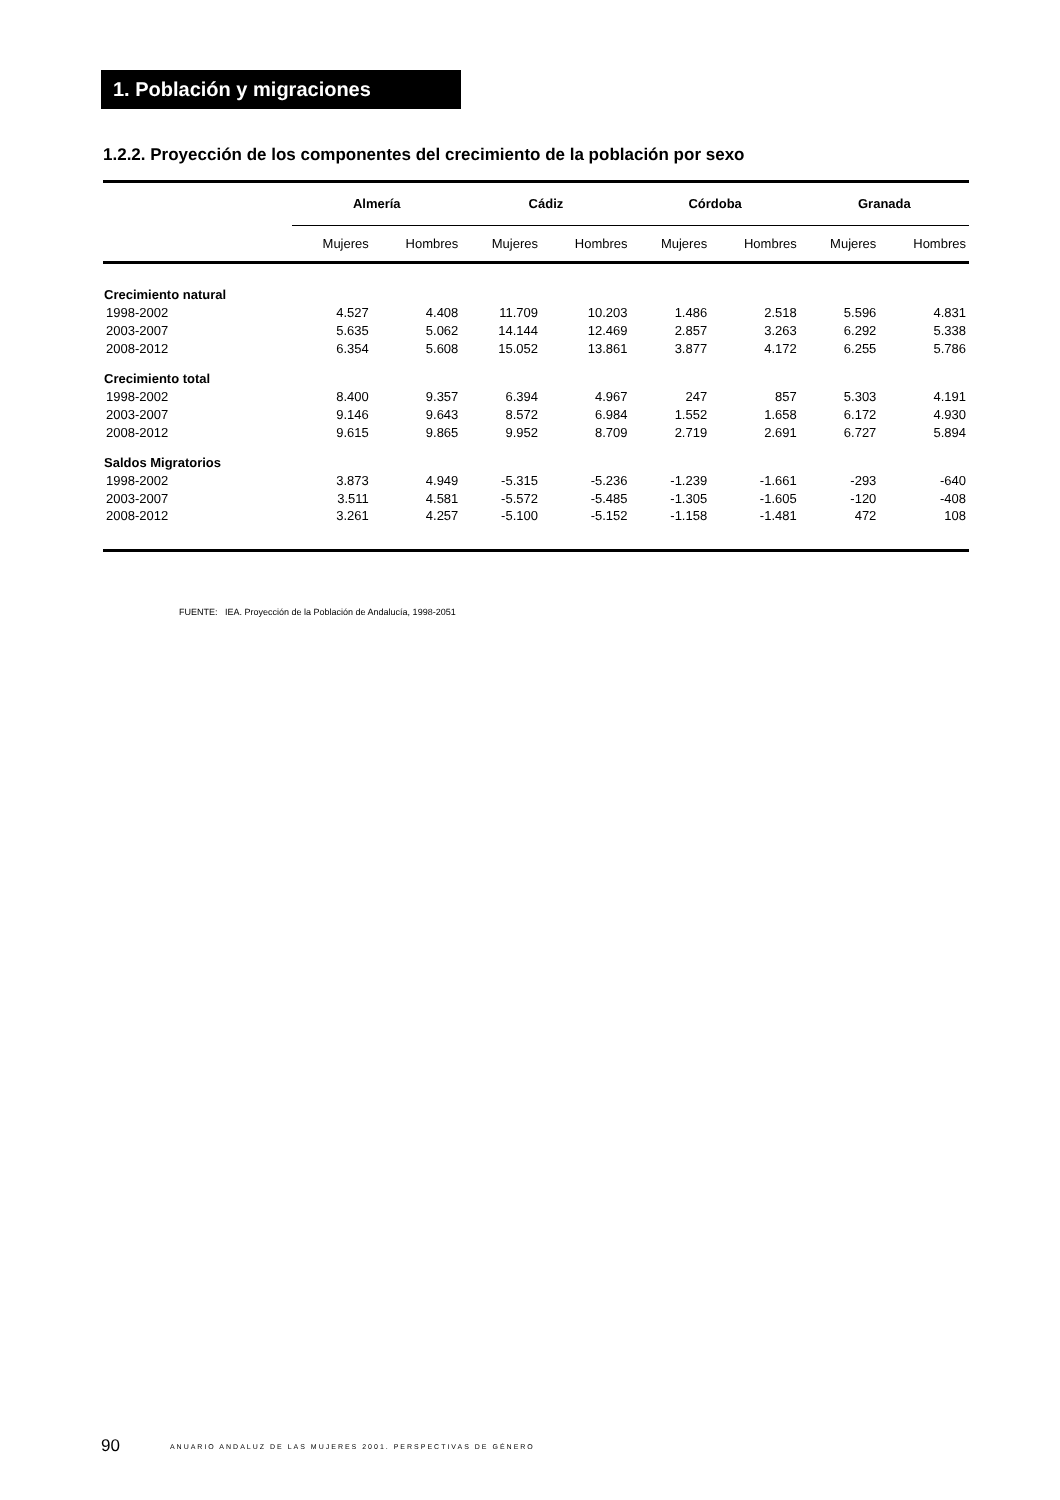1. Población y migraciones
1.2.2. Proyección de los componentes del crecimiento de la población por sexo
| | Almería | | Cádiz | | Córdoba | | Granada | |
| --- | --- | --- | --- | --- | --- | --- | --- | --- |
| | Mujeres | Hombres | Mujeres | Hombres | Mujeres | Hombres | Mujeres | Hombres |
| Crecimiento natural | | | | | | | | |
| 1998-2002 | 4.527 | 4.408 | 11.709 | 10.203 | 1.486 | 2.518 | 5.596 | 4.831 |
| 2003-2007 | 5.635 | 5.062 | 14.144 | 12.469 | 2.857 | 3.263 | 6.292 | 5.338 |
| 2008-2012 | 6.354 | 5.608 | 15.052 | 13.861 | 3.877 | 4.172 | 6.255 | 5.786 |
| Crecimiento total | | | | | | | | |
| 1998-2002 | 8.400 | 9.357 | 6.394 | 4.967 | 247 | 857 | 5.303 | 4.191 |
| 2003-2007 | 9.146 | 9.643 | 8.572 | 6.984 | 1.552 | 1.658 | 6.172 | 4.930 |
| 2008-2012 | 9.615 | 9.865 | 9.952 | 8.709 | 2.719 | 2.691 | 6.727 | 5.894 |
| Saldos Migratorios | | | | | | | | |
| 1998-2002 | 3.873 | 4.949 | -5.315 | -5.236 | -1.239 | -1.661 | -293 | -640 |
| 2003-2007 | 3.511 | 4.581 | -5.572 | -5.485 | -1.305 | -1.605 | -120 | -408 |
| 2008-2012 | 3.261 | 4.257 | -5.100 | -5.152 | -1.158 | -1.481 | 472 | 108 |
FUENTE: IEA. Proyección de la Población de Andalucía, 1998-2051
90 ANUARIO ANDALUZ DE LAS MUJERES 2001. PERSPECTIVAS DE GÉNERO